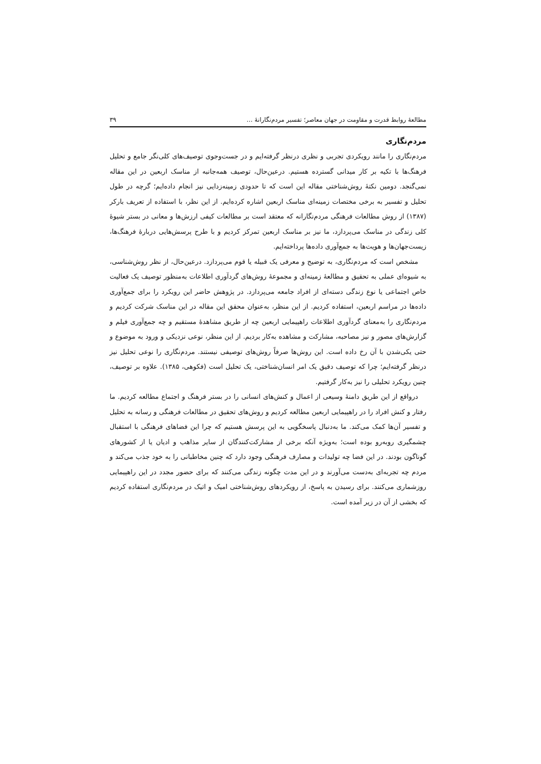مطالعهٔ روابط قدرت و مقاومت در جهان معاصر؛ تفسیر مردم‌نگارانهٔ … ۳۹
مردم‌نگاری
مردم‌نگاری را مانند رویکردی تجربی و نظری درنظر گرفته‌ایم و در جست‌وجوی توصیف‌های کلی‌نگر جامع و تحلیل فرهنگ‌ها با تکیه بر کار میدانی گسترده هستیم. درعین‌حال، توصیف همه‌جانبه از مناسک اربعین در این مقاله نمی‌گنجد. دومین نکتهٔ روش‌شناختی مقاله این است که تا حدودی زمینه‌زدایی نیز انجام داده‌ایم؛ گرچه در طول تحلیل و تفسیر به برخی مختصات زمینه‌ای مناسک اربعین اشاره کرده‌ایم. از این نظر، با استفاده از تعریف بارکر (۱۳۸۷) از روش مطالعات فرهنگی مردم‌نگارانه که معتقد است بر مطالعات کیفی ارزش‌ها و معانی در بستر شیوهٔ کلی زندگی در مناسک می‌پردازد، ما نیز بر مناسک اربعین تمرکز کردیم و با طرح پرسش‌هایی دربارهٔ فرهنگ‌ها، زیست‌جهان‌ها و هویت‌ها به جمع‌آوری داده‌ها پرداخته‌ایم.
مشخص است که مردم‌نگاری، به توضیح و معرفی یک قبیله یا قوم می‌پردازد. درعین‌حال، از نظر روش‌شناسی، به شیوه‌ای عملی به تحقیق و مطالعهٔ زمینه‌ای و مجموعهٔ روش‌های گردآوری اطلاعات به‌منظور توصیف یک فعالیت خاص اجتماعی یا نوع زندگی دسته‌ای از افراد جامعه می‌پردازد. در پژوهش حاضر این رویکرد را برای جمع‌آوری داده‌ها در مراسم اربعین، استفاده کردیم. از این منظر، به‌عنوان محقق این مقاله در این مناسک شرکت کردیم و مردم‌نگاری را به‌معنای گردآوری اطلاعات راهپیمایی اربعین چه از طریق مشاهدهٔ مستقیم و چه جمع‌آوری فیلم و گزارش‌های مصور و نیز مصاحبه، مشارکت و مشاهده به‌کار بردیم. از این منظر، نوعی نزدیکی و ورود به موضوع و حتی یکی‌شدن با آن رخ داده است. این روش‌ها صرفاً روش‌های توصیفی نیستند. مردم‌نگاری را نوعی تحلیل نیز درنظر گرفته‌ایم؛ چرا که توصیف دقیق یک امر انسان‌شناختی، یک تحلیل است (فکوهی، ۱۳۸۵). علاوه بر توصیف، چنین رویکرد تحلیلی را نیز به‌کار گرفتیم.
درواقع از این طریق دامنهٔ وسیعی از اعمال و کنش‌های انسانی را در بستر فرهنگ و اجتماع مطالعه کردیم. ما رفتار و کنش افراد را در راهپیمایی اربعین مطالعه کردیم و روش‌های تحقیق در مطالعات فرهنگی و رسانه به تحلیل و تفسیر آن‌ها کمک می‌کند. ما به‌دنبال پاسخگویی به این پرسش هستیم که چرا این فضاهای فرهنگی با استقبال چشمگیری روبه‌رو بوده است؛ به‌ویژه آنکه برخی از مشارکت‌کنندگان از سایر مذاهب و ادیان یا از کشورهای گوناگون بودند. در این فضا چه تولیدات و مصارف فرهنگی وجود دارد که چنین مخاطبانی را به خود جذب می‌کند و مردم چه تجربه‌ای به‌دست می‌آورند و در این مدت چگونه زندگی می‌کنند که برای حضور مجدد در این راهپیمایی روزشماری می‌کنند. برای رسیدن به پاسخ، از رویکردهای روش‌شناختی امیک و اتیک در مردم‌نگاری استفاده کردیم که بخشی از آن در زیر آمده است.